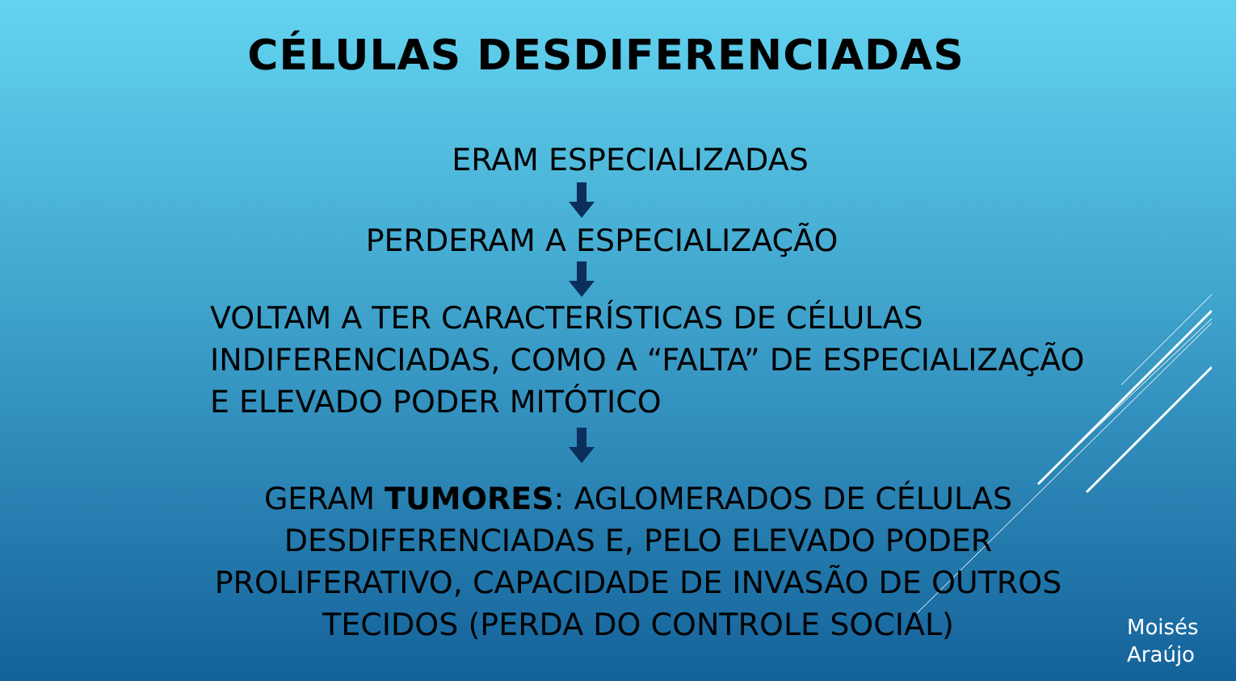CÉLULAS DESDIFERENCIADAS
ERAM ESPECIALIZADAS
PERDERAM A ESPECIALIZAÇÃO
VOLTAM A TER CARACTERÍSTICAS DE CÉLULAS INDIFERENCIADAS, COMO A “FALTA” DE ESPECIALIZAÇÃO E ELEVADO PODER MITÓTICO
GERAM TUMORES: AGLOMERADOS DE CÉLULAS DESDIFERENCIADAS E, PELO ELEVADO PODER PROLIFERATIVO, CAPACIDADE DE INVASÃO DE OUTROS TECIDOS (PERDA DO CONTROLE SOCIAL)
Moisés
Araújo